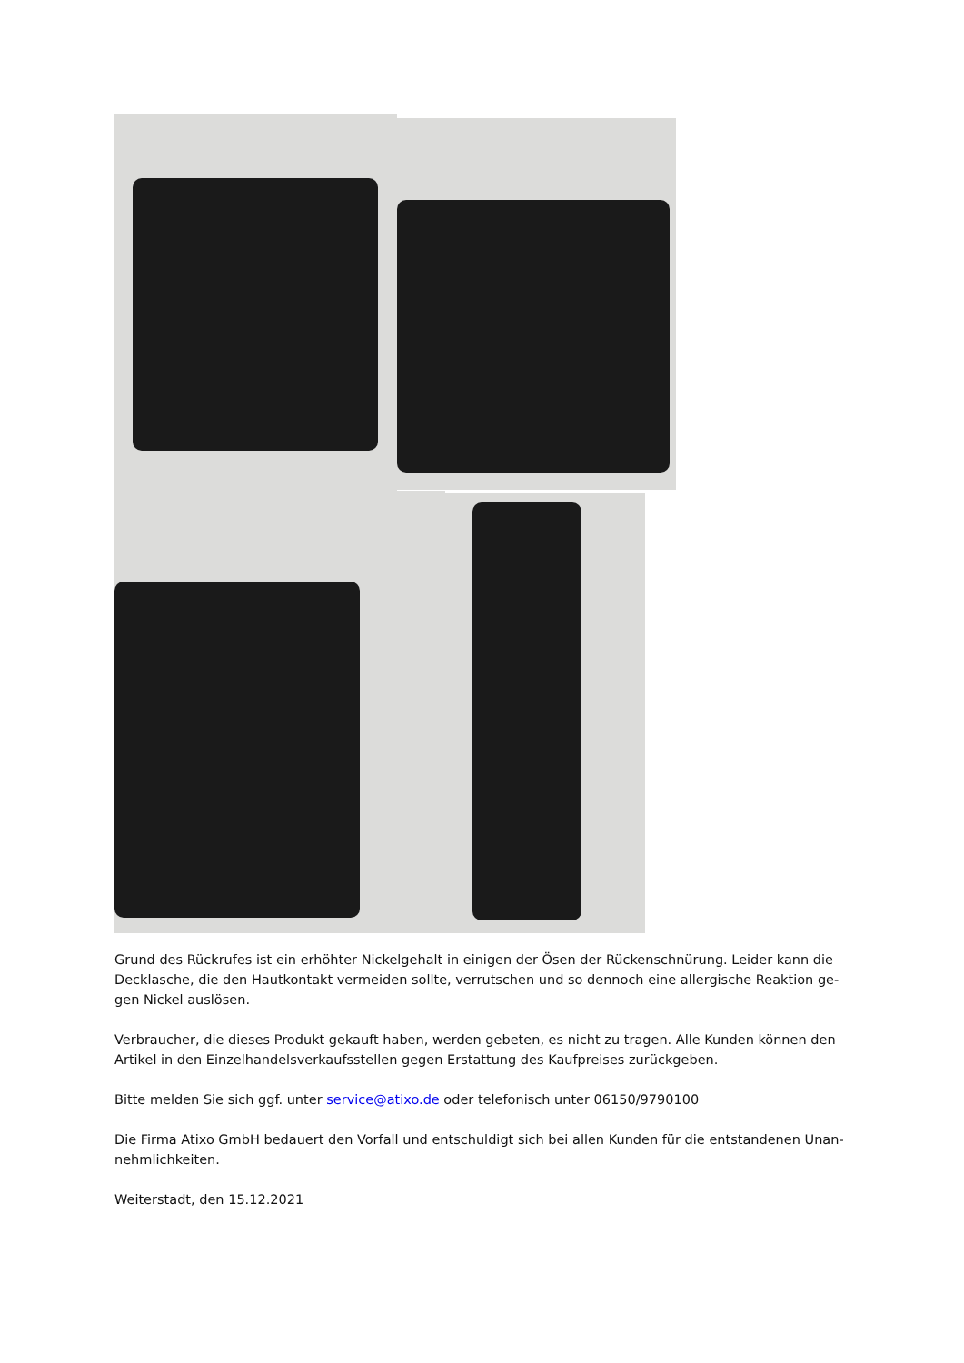Grund des Rückrufes ist ein erhöhter Nickelgehalt in einigen der Ösen der Rückenschnürung. Leider kann die Decklasche, die den Hautkontakt vermeiden sollte, verrutschen und so dennoch eine allergische Reaktion ge-gen Nickel auslösen.
Verbraucher, die dieses Produkt gekauft haben, werden gebeten, es nicht zu tragen. Alle Kunden können den Artikel in den Einzelhandelsverkaufsstellen gegen Erstattung des Kaufpreises zurückgeben.
Bitte melden Sie sich ggf. unter service@atixo.de oder telefonisch unter 06150/9790100
Die Firma Atixo GmbH bedauert den Vorfall und entschuldigt sich bei allen Kunden für die entstandenen Unan-nehmlichkeiten.
Weiterstadt, den 15.12.2021